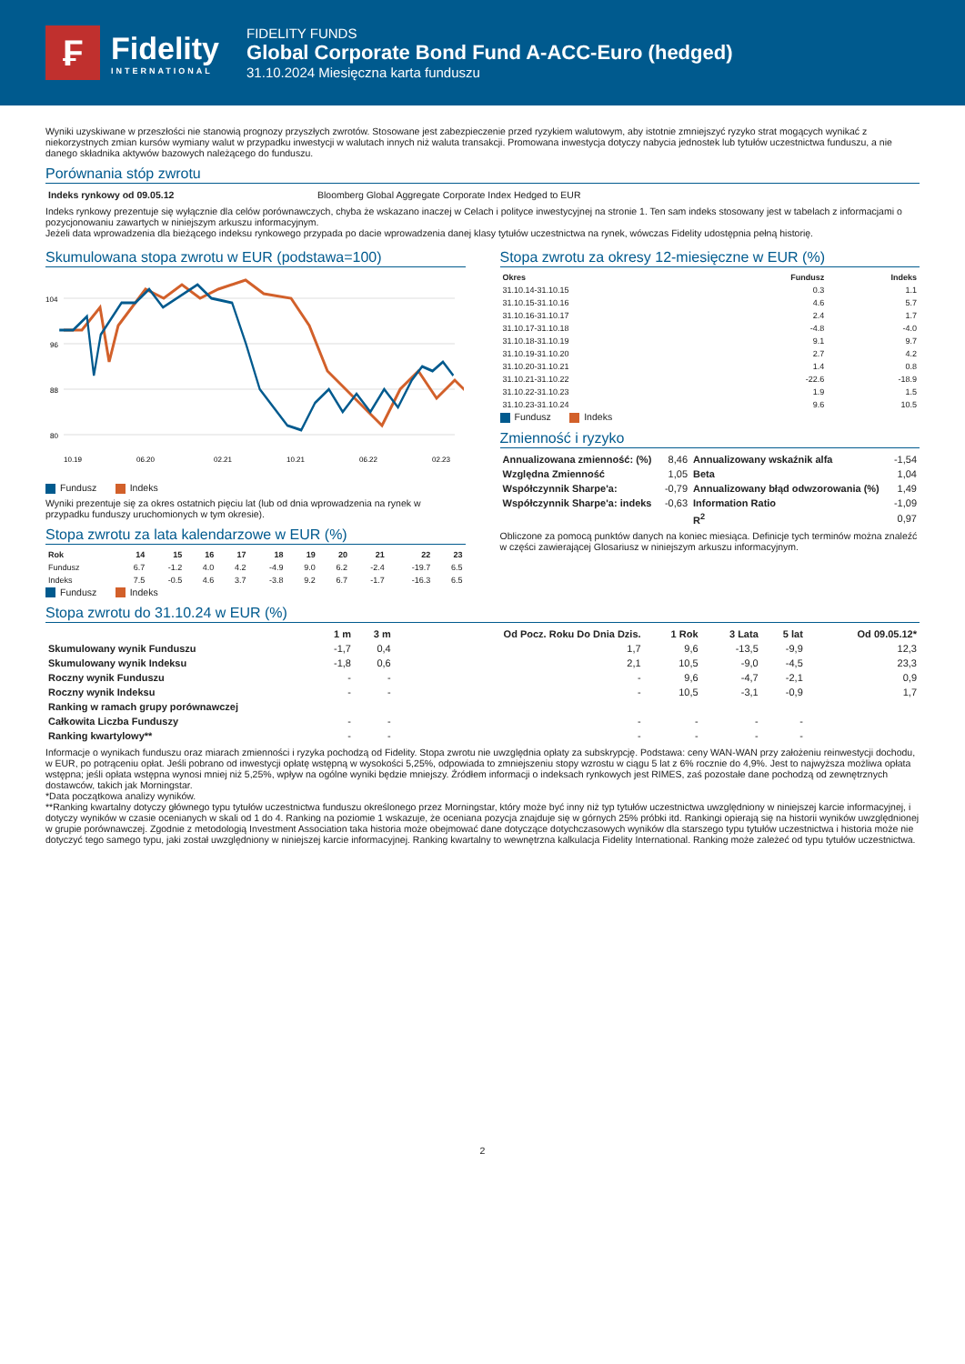₣
Fidelity
INTERNATIONAL
FIDELITY FUNDS
Global Corporate Bond Fund A-ACC-Euro (hedged)
31.10.2024 Miesięczna karta funduszu
Wyniki uzyskiwane w przeszłości nie stanowią prognozy przyszłych zwrotów. Stosowane jest zabezpieczenie przed ryzykiem walutowym, aby istotnie zmniejszyć ryzyko strat mogących wynikać z niekorzystnych zmian kursów wymiany walut w przypadku inwestycji w walutach innych niż waluta transakcji. Promowana inwestycja dotyczy nabycia jednostek lub tytułów uczestnictwa funduszu, a nie danego składnika aktywów bazowych należącego do funduszu.
Porównania stóp zwrotu
| Indeks rynkowy od 09.05.12 | Bloomberg Global Aggregate Corporate Index Hedged to EUR |
Indeks rynkowy prezentuje się wyłącznie dla celów porównawczych, chyba że wskazano inaczej w Celach i polityce inwestycyjnej na stronie 1. Ten sam indeks stosowany jest w tabelach z informacjami o pozycjonowaniu zawartych w niniejszym arkuszu informacyjnym.
Jeżeli data wprowadzenia dla bieżącego indeksu rynkowego przypada po dacie wprowadzenia danej klasy tytułów uczestnictwa na rynek, wówczas Fidelity udostępnia pełną historię.
Skumulowana stopa zwrotu w EUR (podstawa=100)
104
96
88
80
10.19
06.20
02.21
10.21
06.22
02.23
Fundusz Indeks
Wyniki prezentuje się za okres ostatnich pięciu lat (lub od dnia wprowadzenia na rynek w przypadku funduszy uruchomionych w tym okresie).
Stopa zwrotu za lata kalendarzowe w EUR (%)
| Rok | 14 | 15 | 16 | 17 | 18 | 19 | 20 | 21 | 22 | 23 |
| --- | --- | --- | --- | --- | --- | --- | --- | --- | --- | --- |
| Fundusz | 6.7 | -1.2 | 4.0 | 4.2 | -4.9 | 9.0 | 6.2 | -2.4 | -19.7 | 6.5 |
| Indeks | 7.5 | -0.5 | 4.6 | 3.7 | -3.8 | 9.2 | 6.7 | -1.7 | -16.3 | 6.5 |
Fundusz Indeks
Stopa zwrotu za okresy 12-miesięczne w EUR (%)
| Okres | Fundusz | Indeks |
| --- | --- | --- |
| 31.10.14-31.10.15 | 0.3 | 1.1 |
| 31.10.15-31.10.16 | 4.6 | 5.7 |
| 31.10.16-31.10.17 | 2.4 | 1.7 |
| 31.10.17-31.10.18 | -4.8 | -4.0 |
| 31.10.18-31.10.19 | 9.1 | 9.7 |
| 31.10.19-31.10.20 | 2.7 | 4.2 |
| 31.10.20-31.10.21 | 1.4 | 0.8 |
| 31.10.21-31.10.22 | -22.6 | -18.9 |
| 31.10.22-31.10.23 | 1.9 | 1.5 |
| 31.10.23-31.10.24 | 9.6 | 10.5 |
Fundusz Indeks
Zmienność i ryzyko
| Annualizowana zmienność: (%) | 8,46 | Annualizowany wskaźnik alfa | -1,54 |
| Względna Zmienność | 1,05 | Beta | 1,04 |
| Współczynnik Sharpe'a: | -0,79 | Annualizowany błąd odwzorowania (%) | 1,49 |
| Współczynnik Sharpe'a: indeks | -0,63 | Information Ratio | -1,09 |
| | | R<sup>2</sup> | 0,97 |
Obliczone za pomocą punktów danych na koniec miesiąca. Definicje tych terminów można znaleźć w części zawierającej Glosariusz w niniejszym arkuszu informacyjnym.
Stopa zwrotu do 31.10.24 w EUR (%)
| | 1 m | 3 m | Od Pocz. Roku Do Dnia Dzis. | 1 Rok | 3 Lata | 5 lat | Od 09.05.12* |
| --- | --- | --- | --- | --- | --- | --- | --- |
| Skumulowany wynik Funduszu | -1,7 | 0,4 | 1,7 | 9,6 | -13,5 | -9,9 | 12,3 |
| Skumulowany wynik Indeksu | -1,8 | 0,6 | 2,1 | 10,5 | -9,0 | -4,5 | 23,3 |
| Roczny wynik Funduszu | - | - | - | 9,6 | -4,7 | -2,1 | 0,9 |
| Roczny wynik Indeksu | - | - | - | 10,5 | -3,1 | -0,9 | 1,7 |
| Ranking w ramach grupy porównawczej | | | | | | | |
| Całkowita Liczba Funduszy | - | - | - | - | - | - | |
| Ranking kwartylowy** | - | - | - | - | - | - | |
Informacje o wynikach funduszu oraz miarach zmienności i ryzyka pochodzą od Fidelity. Stopa zwrotu nie uwzględnia opłaty za subskrypcję. Podstawa: ceny WAN-WAN przy założeniu reinwestycji dochodu, w EUR, po potrąceniu opłat. Jeśli pobrano od inwestycji opłatę wstępną w wysokości 5,25%, odpowiada to zmniejszeniu stopy wzrostu w ciągu 5 lat z 6% rocznie do 4,9%. Jest to najwyższa możliwa opłata wstępna; jeśli opłata wstępna wynosi mniej niż 5,25%, wpływ na ogólne wyniki będzie mniejszy. Źródłem informacji o indeksach rynkowych jest RIMES, zaś pozostałe dane pochodzą od zewnętrznych dostawców, takich jak Morningstar.
*Data początkowa analizy wyników.
**Ranking kwartalny dotyczy głównego typu tytułów uczestnictwa funduszu określonego przez Morningstar, który może być inny niż typ tytułów uczestnictwa uwzględniony w niniejszej karcie informacyjnej, i dotyczy wyników w czasie ocenianych w skali od 1 do 4. Ranking na poziomie 1 wskazuje, że oceniana pozycja znajduje się w górnych 25% próbki itd. Rankingi opierają się na historii wyników uwzględnionej w grupie porównawczej. Zgodnie z metodologią Investment Association taka historia może obejmować dane dotyczące dotychczasowych wyników dla starszego typu tytułów uczestnictwa i historia może nie dotyczyć tego samego typu, jaki został uwzględniony w niniejszej karcie informacyjnej. Ranking kwartalny to wewnętrzna kalkulacja Fidelity International. Ranking może zależeć od typu tytułów uczestnictwa.
2